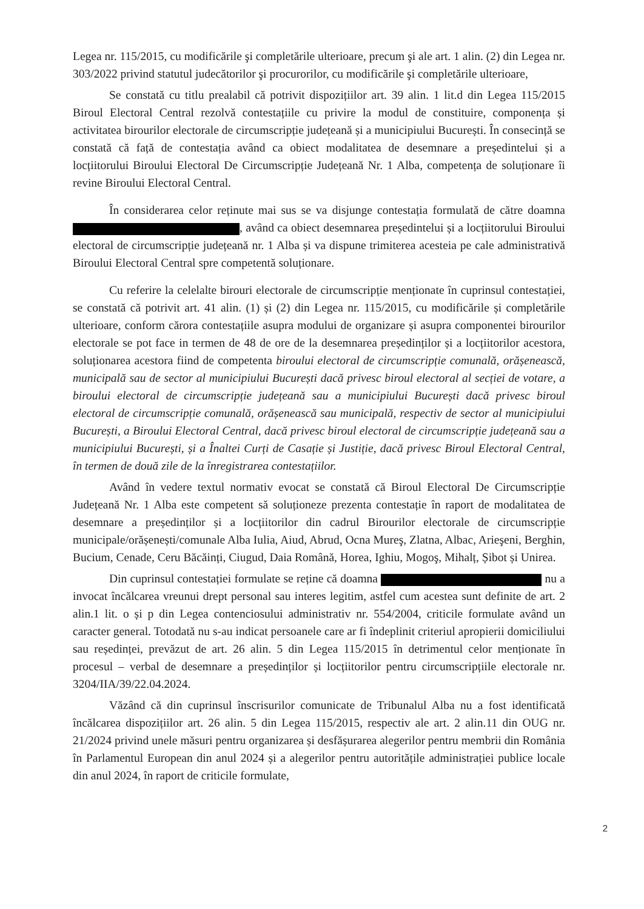Legea nr. 115/2015, cu modificările şi completările ulterioare, precum şi ale art. 1 alin. (2) din Legea nr. 303/2022 privind statutul judecătorilor şi procurorilor, cu modificările şi completările ulterioare,
Se constată cu titlu prealabil că potrivit dispozițiilor art. 39 alin. 1 lit.d din Legea 115/2015 Biroul Electoral Central rezolvă contestațiile cu privire la modul de constituire, componența și activitatea birourilor electorale de circumscripție județeană și a municipiului București. În consecință se constată că față de contestația având ca obiect modalitatea de desemnare a președintelui și a locțiitorului Biroului Electoral De Circumscripție Județeană Nr. 1 Alba, competența de soluționare îi revine Biroului Electoral Central.
În considerarea celor reținute mai sus se va disjunge contestația formulată de către doamna , având ca obiect desemnarea președintelui și a locțiitorului Biroului electoral de circumscripție județeană nr. 1 Alba și va dispune trimiterea acesteia pe cale administrativă Biroului Electoral Central spre competentă soluționare.
Cu referire la celelalte birouri electorale de circumscripție menționate în cuprinsul contestației, se constată că potrivit art. 41 alin. (1) și (2) din Legea nr. 115/2015, cu modificările și completările ulterioare, conform cărora contestațiile asupra modului de organizare și asupra componentei birourilor electorale se pot face in termen de 48 de ore de la desemnarea președinților și a locțiitorilor acestora, soluționarea acestora fiind de competenta biroului electoral de circumscripție comunală, orășenească, municipală sau de sector al municipiului București dacă privesc biroul electoral al secției de votare, a biroului electoral de circumscripție județeană sau a municipiului București dacă privesc biroul electoral de circumscripție comunală, orășenească sau municipală, respectiv de sector al municipiului București, a Biroului Electoral Central, dacă privesc biroul electoral de circumscripție județeană sau a municipiului București, și a Înaltei Curți de Casație și Justiție, dacă privesc Biroul Electoral Central, în termen de două zile de la înregistrarea contestațiilor.
Având în vedere textul normativ evocat se constată că Biroul Electoral De Circumscripție Județeană Nr. 1 Alba este competent să soluționeze prezenta contestație în raport de modalitatea de desemnare a președinților și a locțiitorilor din cadrul Birourilor electorale de circumscripție municipale/orășenești/comunale Alba Iulia, Aiud, Abrud, Ocna Mureş, Zlatna, Albac, Arieşeni, Berghin, Bucium, Cenade, Ceru Băcăinți, Ciugud, Daia Română, Horea, Ighiu, Mogoş, Mihalț, Șibot și Unirea.
Din cuprinsul contestației formulate se reține că doamna nu a invocat încălcarea vreunui drept personal sau interes legitim, astfel cum acestea sunt definite de art. 2 alin.1 lit. o și p din Legea contenciosului administrativ nr. 554/2004, criticile formulate având un caracter general. Totodată nu s-au indicat persoanele care ar fi îndeplinit criteriul apropierii domiciliului sau reședinței, prevăzut de art. 26 alin. 5 din Legea 115/2015 în detrimentul celor menționate în procesul – verbal de desemnare a președinților și locțiitorilor pentru circumscripțiile electorale nr. 3204/IIA/39/22.04.2024.
Văzând că din cuprinsul înscrisurilor comunicate de Tribunalul Alba nu a fost identificată încălcarea dispozițiilor art. 26 alin. 5 din Legea 115/2015, respectiv ale art. 2 alin.11 din OUG nr. 21/2024 privind unele măsuri pentru organizarea și desfășurarea alegerilor pentru membrii din România în Parlamentul European din anul 2024 și a alegerilor pentru autoritățile administrației publice locale din anul 2024, în raport de criticile formulate,
2